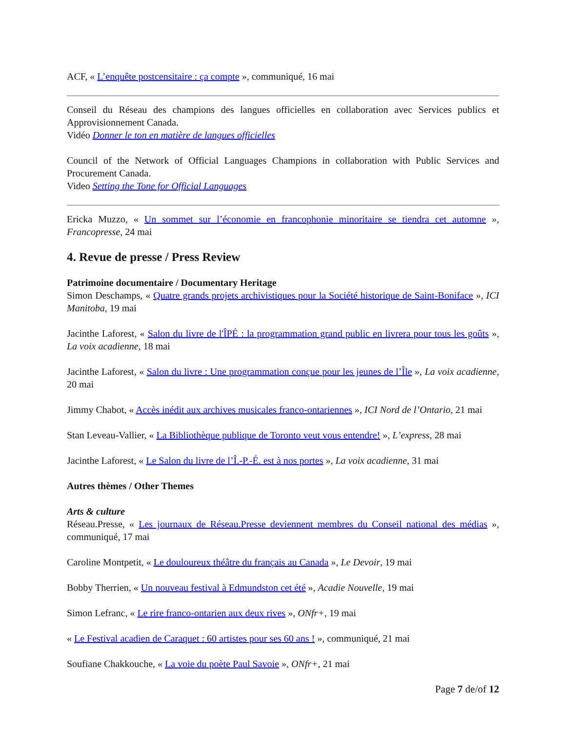ACF, « L’enquête postcensitaire : ça compte », communiqué, 16 mai
Conseil du Réseau des champions des langues officielles en collaboration avec Services publics et Approvisionnement Canada.
Vidéo Donner le ton en matière de langues officielles
Council of the Network of Official Languages Champions in collaboration with Public Services and Procurement Canada.
Video Setting the Tone for Official Languages
Ericka Muzzo, « Un sommet sur l’économie en francophonie minoritaire se tiendra cet automne », Francopresse, 24 mai
4. Revue de presse / Press Review
Patrimoine documentaire / Documentary Heritage
Simon Deschamps, « Quatre grands projets archivistiques pour la Société historique de Saint-Boniface », ICI Manitoba, 19 mai
Jacinthe Laforest, « Salon du livre de l'ÎPÉ : la programmation grand public en livrera pour tous les goûts », La voix acadienne, 18 mai
Jacinthe Laforest, « Salon du livre : Une programmation conçue pour les jeunes de l’Île », La voix acadienne, 20 mai
Jimmy Chabot, « Accès inédit aux archives musicales franco-ontariennes », ICI Nord de l’Ontario, 21 mai
Stan Leveau-Vallier, « La Bibliothèque publique de Toronto veut vous entendre! », L’express, 28 mai
Jacinthe Laforest, « Le Salon du livre de l’Î.-P.-É. est à nos portes », La voix acadienne, 31 mai
Autres thèmes / Other Themes
Arts & culture
Réseau.Presse, « Les journaux de Réseau.Presse deviennent membres du Conseil national des médias », communiqué, 17 mai
Caroline Montpetit, « Le douloureux théâtre du français au Canada », Le Devoir, 19 mai
Bobby Therrien, « Un nouveau festival à Edmundston cet été », Acadie Nouvelle, 19 mai
Simon Lefranc, « Le rire franco-ontarien aux deux rives », ONfr+, 19 mai
« Le Festival acadien de Caraquet : 60 artistes pour ses 60 ans ! », communiqué, 21 mai
Soufiane Chakkouche, « La voie du poète Paul Savoie », ONfr+, 21 mai
Page 7 de/of 12